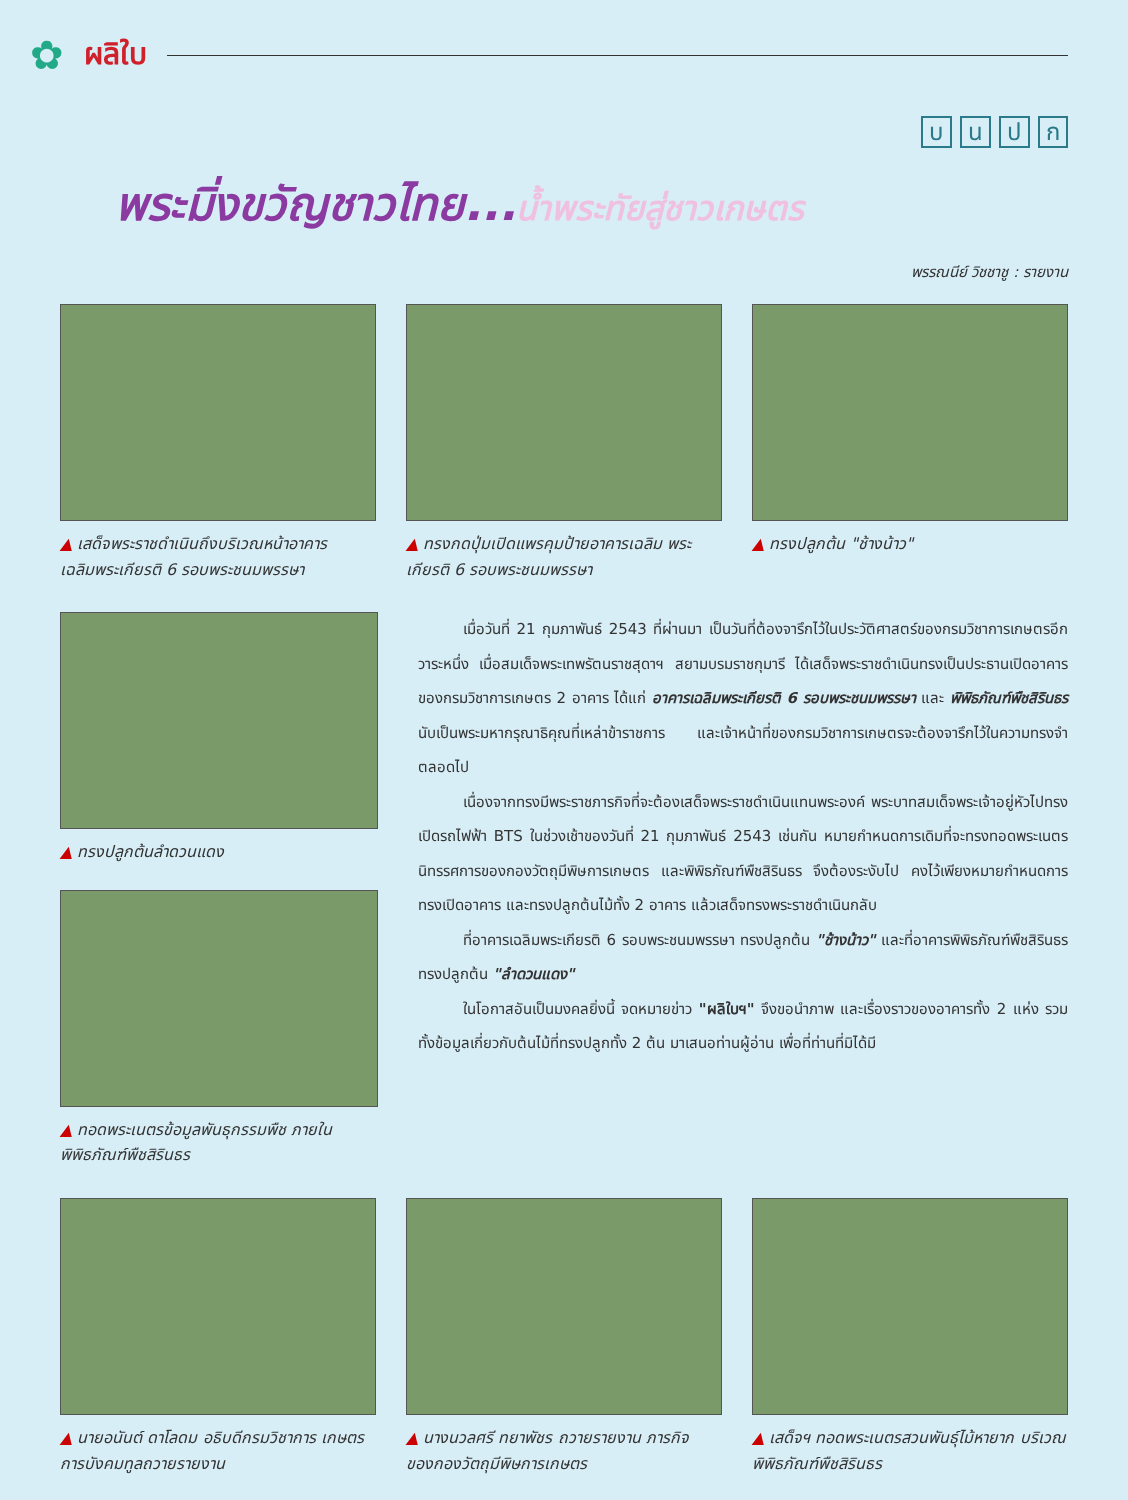✿ ผลิใบ
บนปก
พระมิ่งขวัญชาวไทย...น้ำพระทัยสู่ชาวเกษตร
พรรณนีย์ วิชชาชู : รายงาน
▲ เสด็จพระราชดำเนินถึงบริเวณหน้าอาคาร เฉลิมพระเกียรติ 6 รอบพระชนมพรรษา
▲ ทรงกดปุ่มเปิดแพรคุมป้ายอาคารเฉลิม พระเกียรติ 6 รอบพระชนมพรรษา
▲ ทรงปลูกต้น "ช้างน้าว"
▲ ทรงปลูกต้นลำดวนแดง
▲ ทอดพระเนตรข้อมูลพันธุกรรมพืช ภายใน พิพิธภัณฑ์พืชสิรินธร
เมื่อวันที่ 21 กุมภาพันธ์ 2543 ที่ผ่านมา เป็นวันที่ต้องจารึกไว้ในประวัติศาสตร์ของกรมวิชาการเกษตรอีกวาระหนึ่ง เมื่อสมเด็จพระเทพรัตนราชสุดาฯ สยามบรมราชกุมารี ได้เสด็จพระราชดำเนินทรงเป็นประธานเปิดอาคารของกรมวิชาการเกษตร 2 อาคาร ได้แก่ อาคารเฉลิมพระเกียรติ 6 รอบพระชนมพรรษา และ พิพิธภัณฑ์พืชสิรินธร นับเป็นพระมหากรุณาธิคุณที่เหล่าข้าราชการ และเจ้าหน้าที่ของกรมวิชาการเกษตรจะต้องจารึกไว้ในความทรงจำตลอดไป
เนื่องจากทรงมีพระราชภารกิจที่จะต้องเสด็จพระราชดำเนินแทนพระองค์ พระบาทสมเด็จพระเจ้าอยู่หัวไปทรงเปิดรถไฟฟ้า BTS ในช่วงเช้าของวันที่ 21 กุมภาพันธ์ 2543 เช่นกัน หมายกำหนดการเดิมที่จะทรงทอดพระเนตรนิทรรศการของกองวัตถุมีพิษการเกษตร และพิพิธภัณฑ์พืชสิรินธร จึงต้องระงับไป คงไว้เพียงหมายกำหนดการทรงเปิดอาคาร และทรงปลูกต้นไม้ทั้ง 2 อาคาร แล้วเสด็จทรงพระราชดำเนินกลับ
ที่อาคารเฉลิมพระเกียรติ 6 รอบพระชนมพรรษา ทรงปลูกต้น "ช้างน้าว" และที่อาคารพิพิธภัณฑ์พืชสิรินธร ทรงปลูกต้น "ลำดวนแดง"
ในโอกาสอันเป็นมงคลยิ่งนี้ จดหมายข่าว "ผลิใบฯ" จึงขอนำภาพ และเรื่องราวของอาคารทั้ง 2 แห่ง รวมทั้งข้อมูลเกี่ยวกับต้นไม้ที่ทรงปลูกทั้ง 2 ต้น มาเสนอท่านผู้อ่าน เพื่อที่ท่านที่มิได้มี
▲ นายอนันต์ ดาโลดม อธิบดีกรมวิชาการ เกษตร การบังคมทูลถวายรายงาน
▲ นางนวลศรี ทยาพัชร ถวายรายงาน ภารกิจของกองวัตถุมีพิษการเกษตร
▲ เสด็จฯ ทอดพระเนตรสวนพันธุ์ไม้หายาก บริเวณพิพิธภัณฑ์พืชสิรินธร